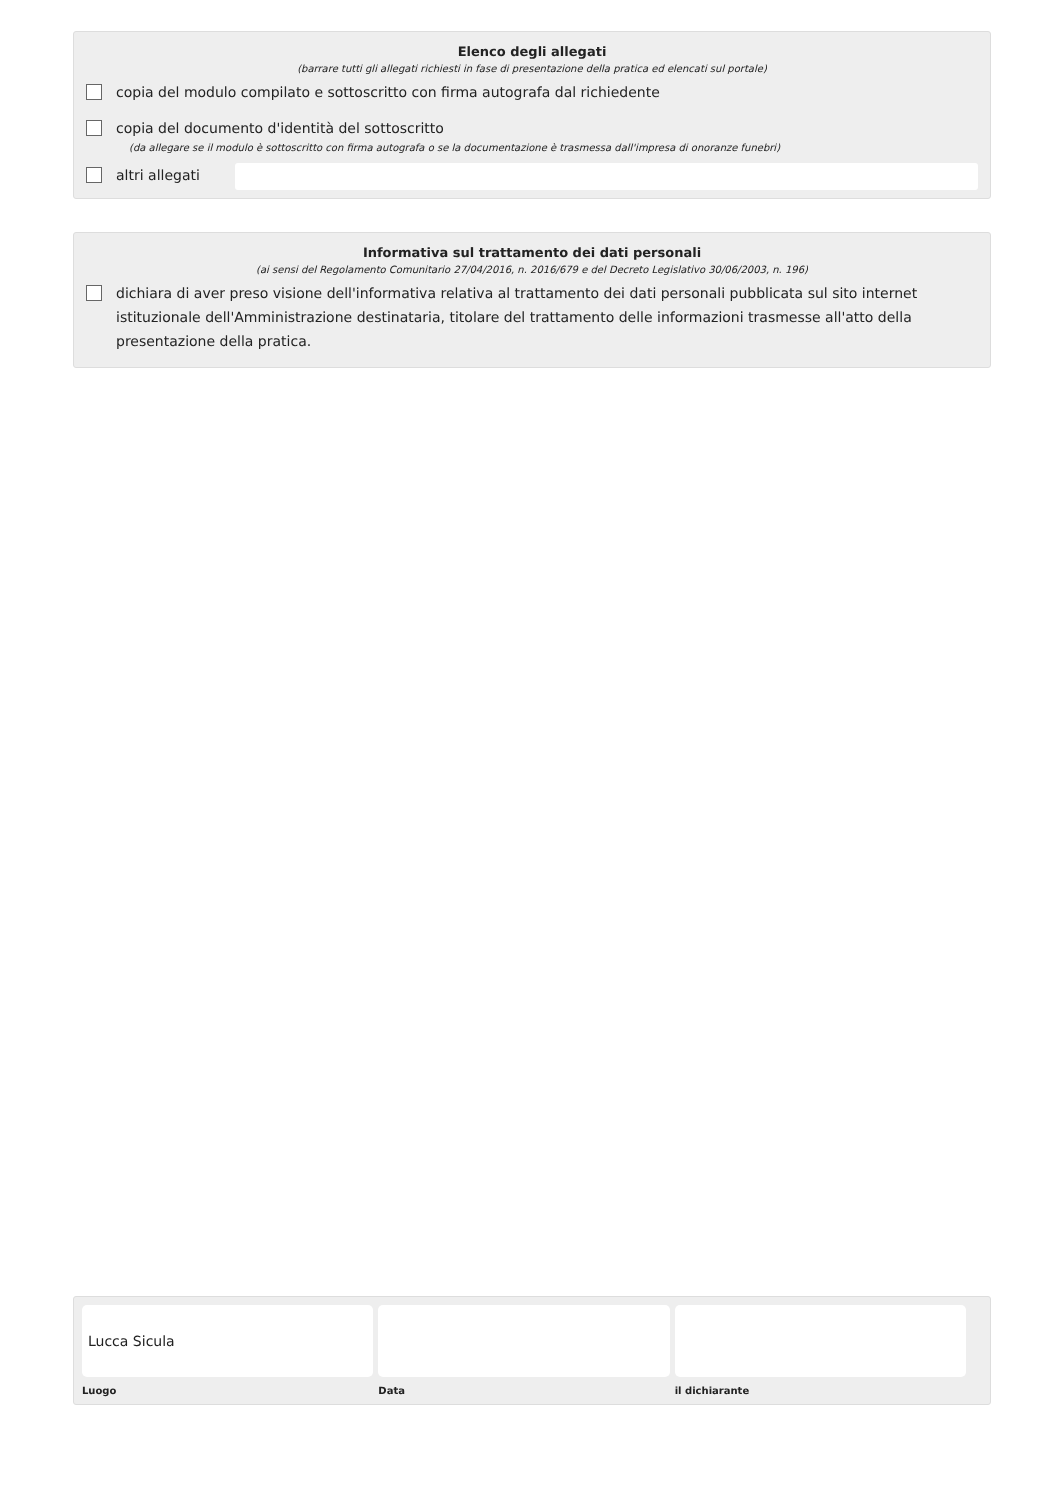Elenco degli allegati
(barrare tutti gli allegati richiesti in fase di presentazione della pratica ed elencati sul portale)
copia del modulo compilato e sottoscritto con firma autografa dal richiedente
copia del documento d'identità del sottoscritto
(da allegare se il modulo è sottoscritto con firma autografa o se la documentazione è trasmessa dall'impresa di onoranze funebri)
altri allegati
Informativa sul trattamento dei dati personali
(ai sensi del Regolamento Comunitario 27/04/2016, n. 2016/679 e del Decreto Legislativo 30/06/2003, n. 196)
dichiara di aver preso visione dell'informativa relativa al trattamento dei dati personali pubblicata sul sito internet istituzionale dell'Amministrazione destinataria, titolare del trattamento delle informazioni trasmesse all'atto della presentazione della pratica.
Lucca Sicula
Luogo
Data il dichiarante